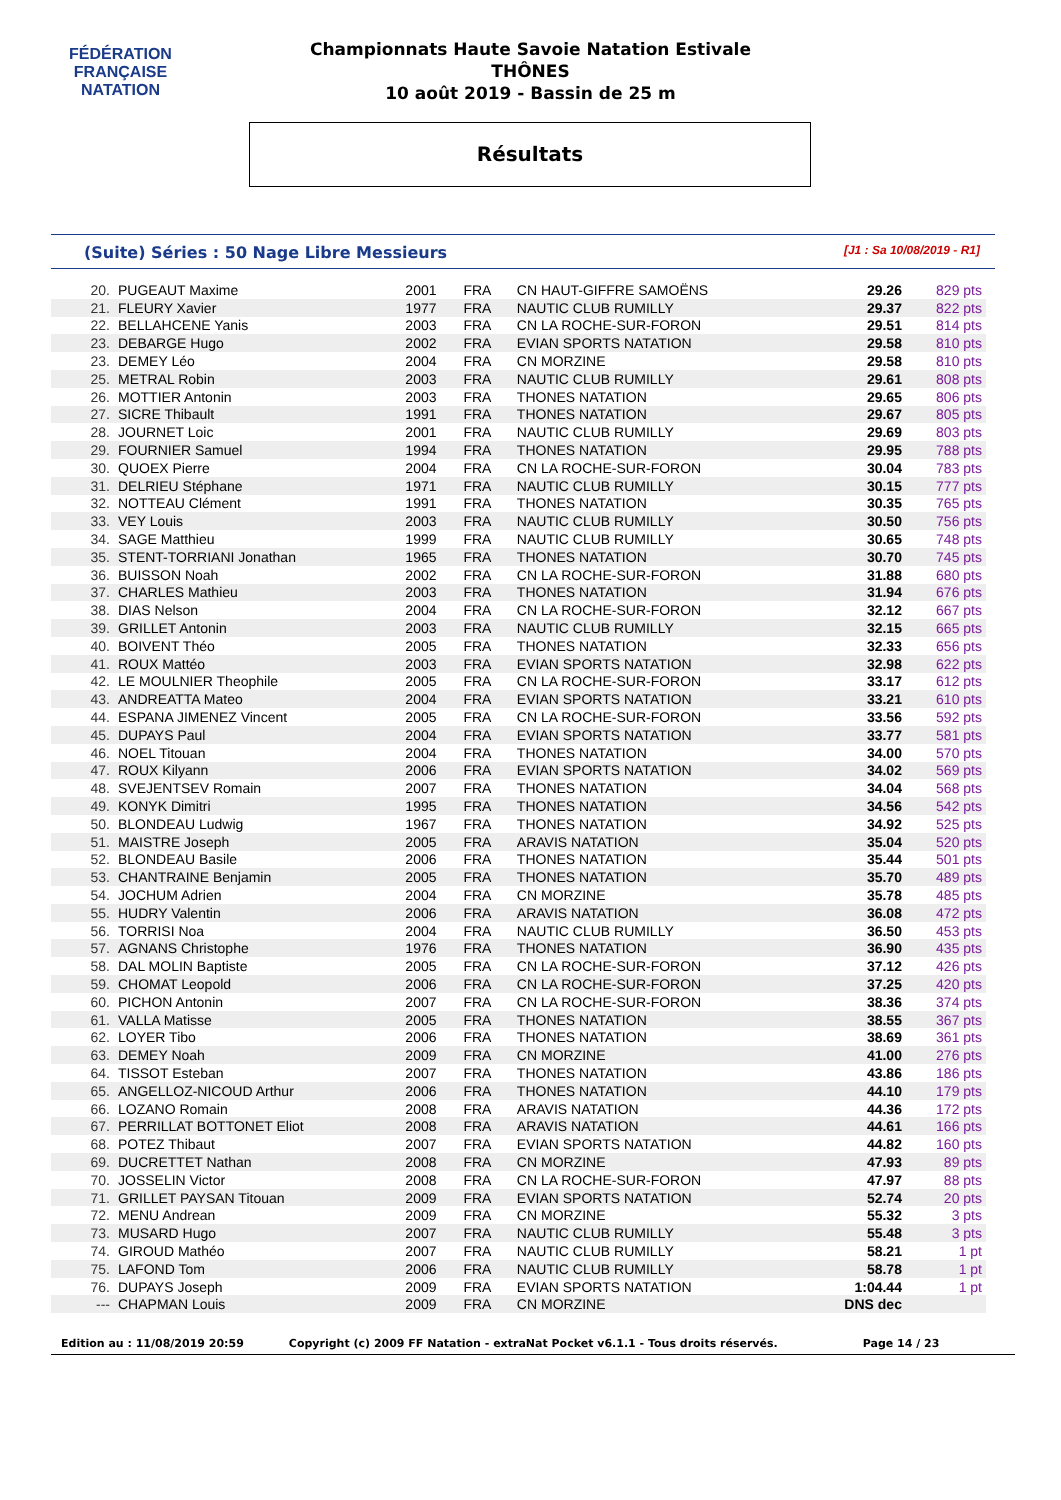FÉDÉRATION FRANÇAISE
NATATION
Championnats Haute Savoie Natation Estivale
THÔNES
10 août 2019 - Bassin de 25 m
Résultats
(Suite) Séries : 50 Nage Libre Messieurs [J1 : Sa 10/08/2019 - R1]
| 20. | PUGEAUT Maxime | 2001 | FRA | CN HAUT-GIFFRE SAMOËNS | 29.26 | 829 pts |
| 21. | FLEURY Xavier | 1977 | FRA | NAUTIC CLUB RUMILLY | 29.37 | 822 pts |
| 22. | BELLAHCENE Yanis | 2003 | FRA | CN LA ROCHE-SUR-FORON | 29.51 | 814 pts |
| 23. | DEBARGE Hugo | 2002 | FRA | EVIAN SPORTS NATATION | 29.58 | 810 pts |
| 23. | DEMEY Léo | 2004 | FRA | CN MORZINE | 29.58 | 810 pts |
| 25. | METRAL Robin | 2003 | FRA | NAUTIC CLUB RUMILLY | 29.61 | 808 pts |
| 26. | MOTTIER Antonin | 2003 | FRA | THONES NATATION | 29.65 | 806 pts |
| 27. | SICRE Thibault | 1991 | FRA | THONES NATATION | 29.67 | 805 pts |
| 28. | JOURNET Loic | 2001 | FRA | NAUTIC CLUB RUMILLY | 29.69 | 803 pts |
| 29. | FOURNIER Samuel | 1994 | FRA | THONES NATATION | 29.95 | 788 pts |
| 30. | QUOEX Pierre | 2004 | FRA | CN LA ROCHE-SUR-FORON | 30.04 | 783 pts |
| 31. | DELRIEU Stéphane | 1971 | FRA | NAUTIC CLUB RUMILLY | 30.15 | 777 pts |
| 32. | NOTTEAU Clément | 1991 | FRA | THONES NATATION | 30.35 | 765 pts |
| 33. | VEY Louis | 2003 | FRA | NAUTIC CLUB RUMILLY | 30.50 | 756 pts |
| 34. | SAGE Matthieu | 1999 | FRA | NAUTIC CLUB RUMILLY | 30.65 | 748 pts |
| 35. | STENT-TORRIANI Jonathan | 1965 | FRA | THONES NATATION | 30.70 | 745 pts |
| 36. | BUISSON Noah | 2002 | FRA | CN LA ROCHE-SUR-FORON | 31.88 | 680 pts |
| 37. | CHARLES Mathieu | 2003 | FRA | THONES NATATION | 31.94 | 676 pts |
| 38. | DIAS Nelson | 2004 | FRA | CN LA ROCHE-SUR-FORON | 32.12 | 667 pts |
| 39. | GRILLET Antonin | 2003 | FRA | NAUTIC CLUB RUMILLY | 32.15 | 665 pts |
| 40. | BOIVENT Théo | 2005 | FRA | THONES NATATION | 32.33 | 656 pts |
| 41. | ROUX Mattéo | 2003 | FRA | EVIAN SPORTS NATATION | 32.98 | 622 pts |
| 42. | LE MOULNIER Theophile | 2005 | FRA | CN LA ROCHE-SUR-FORON | 33.17 | 612 pts |
| 43. | ANDREATTA Mateo | 2004 | FRA | EVIAN SPORTS NATATION | 33.21 | 610 pts |
| 44. | ESPANA JIMENEZ Vincent | 2005 | FRA | CN LA ROCHE-SUR-FORON | 33.56 | 592 pts |
| 45. | DUPAYS Paul | 2004 | FRA | EVIAN SPORTS NATATION | 33.77 | 581 pts |
| 46. | NOEL Titouan | 2004 | FRA | THONES NATATION | 34.00 | 570 pts |
| 47. | ROUX Kilyann | 2006 | FRA | EVIAN SPORTS NATATION | 34.02 | 569 pts |
| 48. | SVEJENTSEV Romain | 2007 | FRA | THONES NATATION | 34.04 | 568 pts |
| 49. | KONYK Dimitri | 1995 | FRA | THONES NATATION | 34.56 | 542 pts |
| 50. | BLONDEAU Ludwig | 1967 | FRA | THONES NATATION | 34.92 | 525 pts |
| 51. | MAISTRE Joseph | 2005 | FRA | ARAVIS NATATION | 35.04 | 520 pts |
| 52. | BLONDEAU Basile | 2006 | FRA | THONES NATATION | 35.44 | 501 pts |
| 53. | CHANTRAINE Benjamin | 2005 | FRA | THONES NATATION | 35.70 | 489 pts |
| 54. | JOCHUM Adrien | 2004 | FRA | CN MORZINE | 35.78 | 485 pts |
| 55. | HUDRY Valentin | 2006 | FRA | ARAVIS NATATION | 36.08 | 472 pts |
| 56. | TORRISI Noa | 2004 | FRA | NAUTIC CLUB RUMILLY | 36.50 | 453 pts |
| 57. | AGNANS Christophe | 1976 | FRA | THONES NATATION | 36.90 | 435 pts |
| 58. | DAL MOLIN Baptiste | 2005 | FRA | CN LA ROCHE-SUR-FORON | 37.12 | 426 pts |
| 59. | CHOMAT Leopold | 2006 | FRA | CN LA ROCHE-SUR-FORON | 37.25 | 420 pts |
| 60. | PICHON Antonin | 2007 | FRA | CN LA ROCHE-SUR-FORON | 38.36 | 374 pts |
| 61. | VALLA Matisse | 2005 | FRA | THONES NATATION | 38.55 | 367 pts |
| 62. | LOYER Tibo | 2006 | FRA | THONES NATATION | 38.69 | 361 pts |
| 63. | DEMEY Noah | 2009 | FRA | CN MORZINE | 41.00 | 276 pts |
| 64. | TISSOT Esteban | 2007 | FRA | THONES NATATION | 43.86 | 186 pts |
| 65. | ANGELLOZ-NICOUD Arthur | 2006 | FRA | THONES NATATION | 44.10 | 179 pts |
| 66. | LOZANO Romain | 2008 | FRA | ARAVIS NATATION | 44.36 | 172 pts |
| 67. | PERRILLAT BOTTONET Eliot | 2008 | FRA | ARAVIS NATATION | 44.61 | 166 pts |
| 68. | POTEZ Thibaut | 2007 | FRA | EVIAN SPORTS NATATION | 44.82 | 160 pts |
| 69. | DUCRETTET Nathan | 2008 | FRA | CN MORZINE | 47.93 | 89 pts |
| 70. | JOSSELIN Victor | 2008 | FRA | CN LA ROCHE-SUR-FORON | 47.97 | 88 pts |
| 71. | GRILLET PAYSAN Titouan | 2009 | FRA | EVIAN SPORTS NATATION | 52.74 | 20 pts |
| 72. | MENU Andrean | 2009 | FRA | CN MORZINE | 55.32 | 3 pts |
| 73. | MUSARD Hugo | 2007 | FRA | NAUTIC CLUB RUMILLY | 55.48 | 3 pts |
| 74. | GIROUD Mathéo | 2007 | FRA | NAUTIC CLUB RUMILLY | 58.21 | 1 pt |
| 75. | LAFOND Tom | 2006 | FRA | NAUTIC CLUB RUMILLY | 58.78 | 1 pt |
| 76. | DUPAYS Joseph | 2009 | FRA | EVIAN SPORTS NATATION | 1:04.44 | 1 pt |
| --- | CHAPMAN Louis | 2009 | FRA | CN MORZINE | DNS dec | |
Edition au : 11/08/2019 20:59 Copyright (c) 2009 FF Natation - extraNat Pocket v6.1.1 - Tous droits réservés. Page 14 / 23